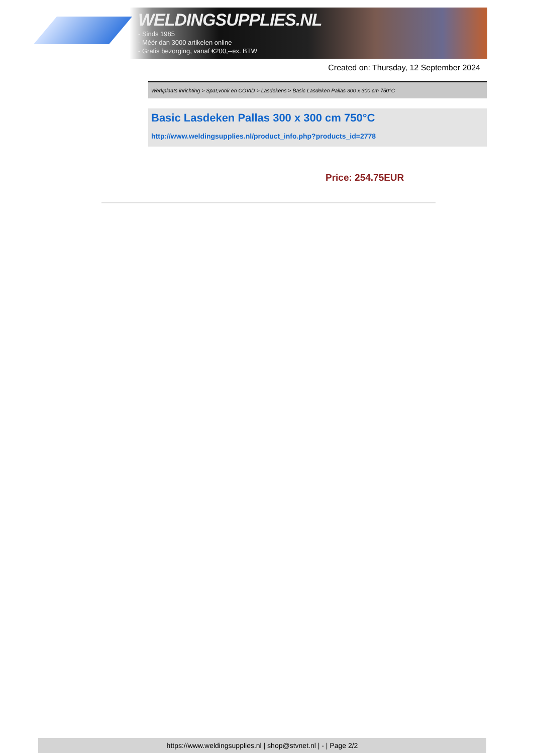WELDINGSUPPLIES.NL
- Sinds 1985
- Méér dan 3000 artikelen online
- Gratis bezorging, vanaf €200,--ex. BTW
Created on: Thursday, 12 September 2024
Werkplaats inrichting > Spat,vonk en COVID > Lasdekens > Basic Lasdeken Pallas 300 x 300 cm 750°C
Basic Lasdeken Pallas 300 x 300 cm 750°C
http://www.weldingsupplies.nl/product_info.php?products_id=2778
Price: 254.75EUR
https://www.weldingsupplies.nl | shop@stvnet.nl | - | Page 2/2